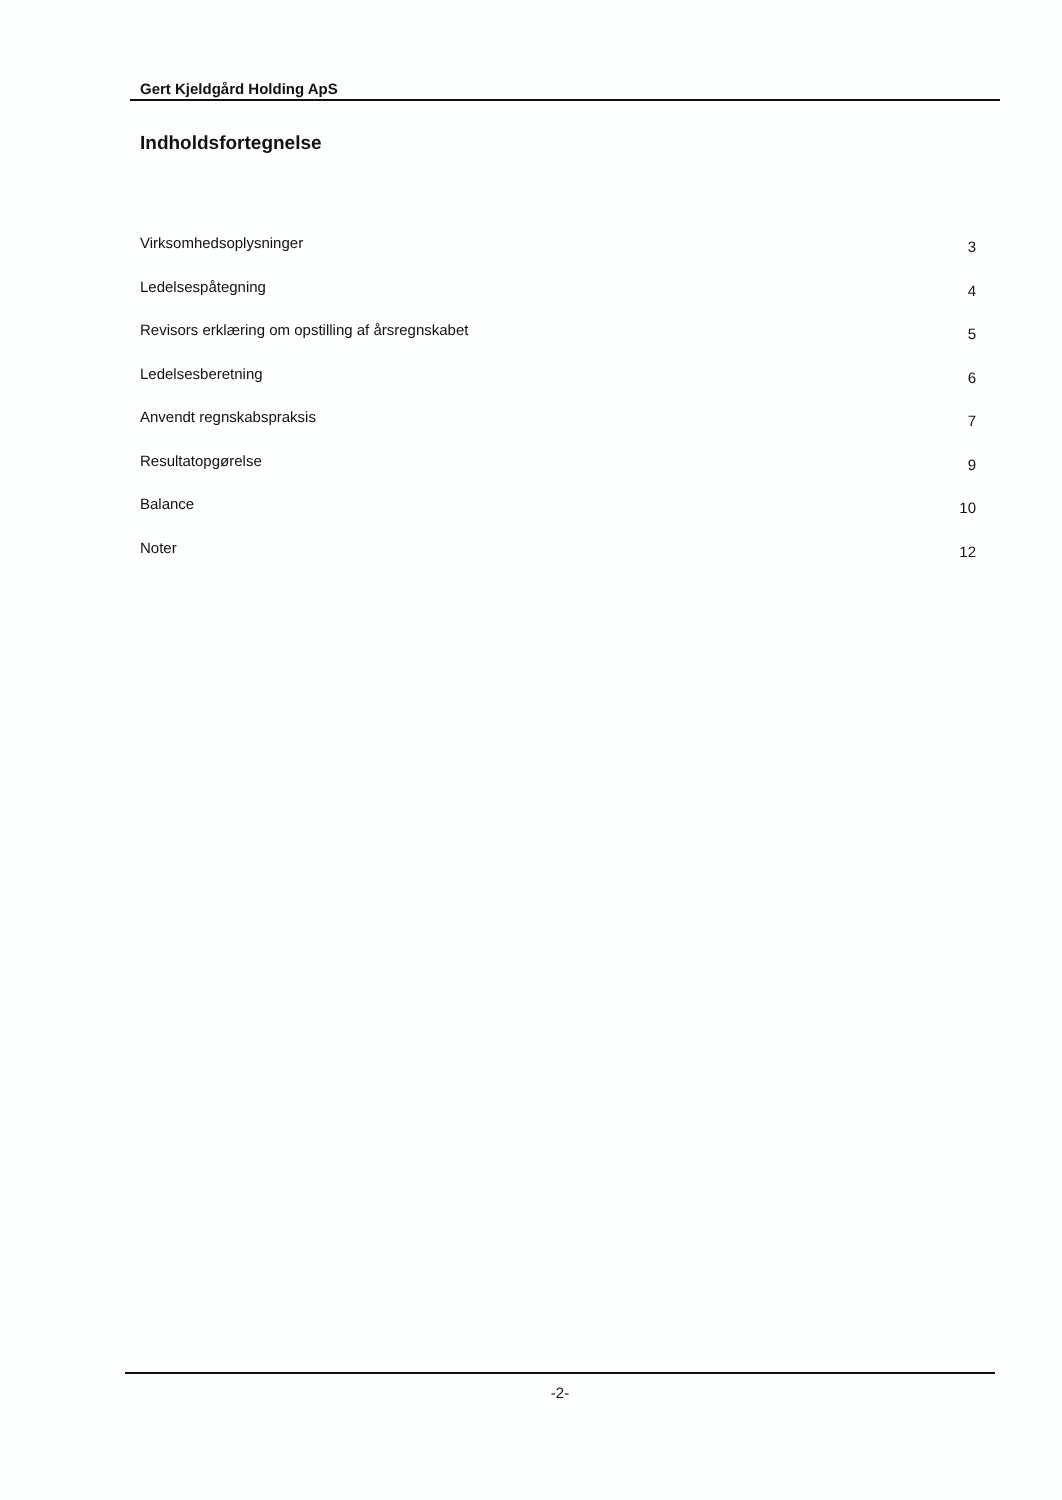Gert Kjeldgård Holding ApS
Indholdsfortegnelse
Virksomhedsoplysninger 3
Ledelsespåtegning 4
Revisors erklæring om opstilling af årsregnskabet 5
Ledelsesberetning 6
Anvendt regnskabspraksis 7
Resultatopgørelse 9
Balance 10
Noter 12
-2-